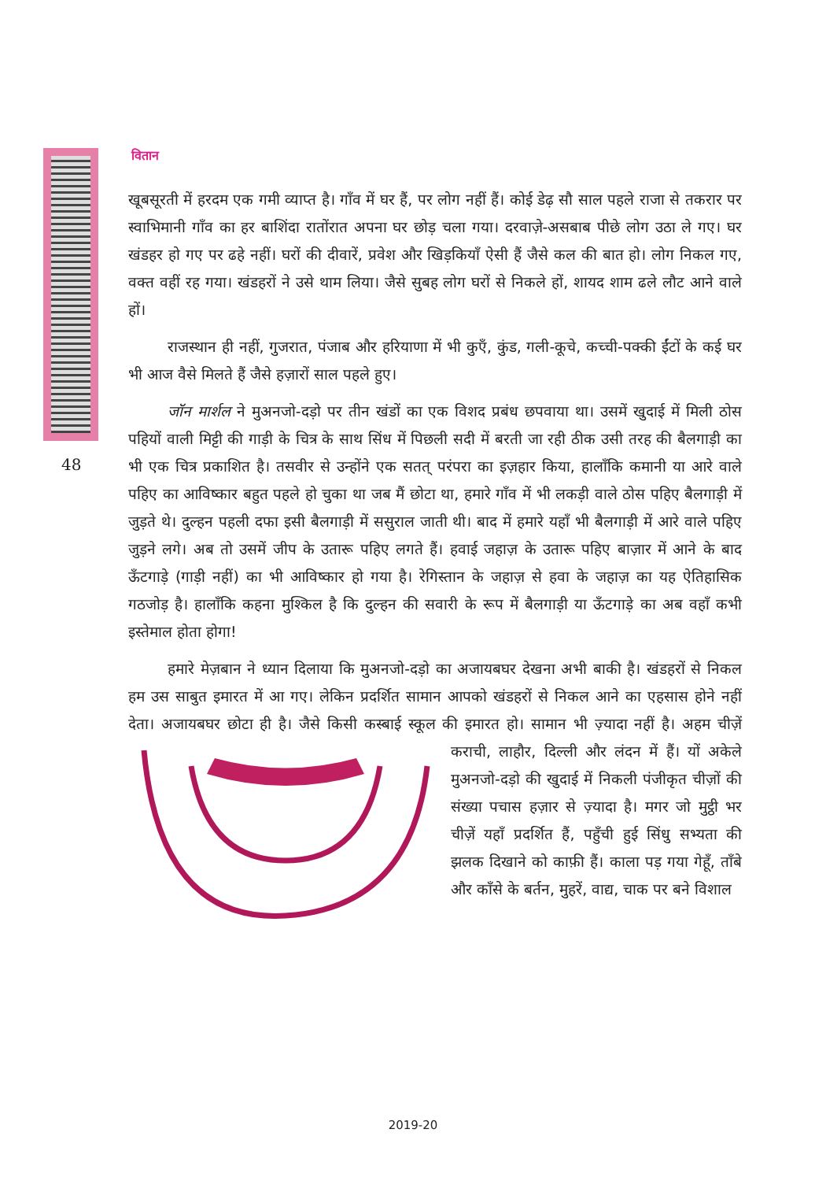वितान
48
खूबसूरती में हरदम एक गमी व्याप्त है। गाँव में घर हैं, पर लोग नहीं हैं। कोई डेढ़ सौ साल पहले राजा से तकरार पर स्वाभिमानी गाँव का हर बाशिंदा रातोंरात अपना घर छोड़ चला गया। दरवाज़े-असबाब पीछे लोग उठा ले गए। घर खंडहर हो गए पर ढहे नहीं। घरों की दीवारें, प्रवेश और खिड़कियाँ ऐसी हैं जैसे कल की बात हो। लोग निकल गए, वक्त वहीं रह गया। खंडहरों ने उसे थाम लिया। जैसे सुबह लोग घरों से निकले हों, शायद शाम ढले लौट आने वाले हों।
राजस्थान ही नहीं, गुजरात, पंजाब और हरियाणा में भी कुएँ, कुंड, गली-कूचे, कच्ची-पक्की ईंटों के कई घर भी आज वैसे मिलते हैं जैसे हज़ारों साल पहले हुए।
जॉन मार्शल ने मुअनजो-दड़ो पर तीन खंडों का एक विशद प्रबंध छपवाया था। उसमें खुदाई में मिली ठोस पहियों वाली मिट्टी की गाड़ी के चित्र के साथ सिंध में पिछली सदी में बरती जा रही ठीक उसी तरह की बैलगाड़ी का भी एक चित्र प्रकाशित है। तसवीर से उन्होंने एक सतत् परंपरा का इज़हार किया, हालाँकि कमानी या आरे वाले पहिए का आविष्कार बहुत पहले हो चुका था जब मैं छोटा था, हमारे गाँव में भी लकड़ी वाले ठोस पहिए बैलगाड़ी में जुड़ते थे। दुल्हन पहली दफा इसी बैलगाड़ी में ससुराल जाती थी। बाद में हमारे यहाँ भी बैलगाड़ी में आरे वाले पहिए जुड़ने लगे। अब तो उसमें जीप के उतारू पहिए लगते हैं। हवाई जहाज़ के उतारू पहिए बाज़ार में आने के बाद ऊँटगाड़े (गाड़ी नहीं) का भी आविष्कार हो गया है। रेगिस्तान के जहाज़ से हवा के जहाज़ का यह ऐतिहासिक गठजोड़ है। हालाँकि कहना मुश्किल है कि दुल्हन की सवारी के रूप में बैलगाड़ी या ऊँटगाड़े का अब वहाँ कभी इस्तेमाल होता होगा!
हमारे मेज़बान ने ध्यान दिलाया कि मुअनजो-दड़ो का अजायबघर देखना अभी बाकी है। खंडहरों से निकल हम उस साबुत इमारत में आ गए। लेकिन प्रदर्शित सामान आपको खंडहरों से निकल आने का एहसास होने नहीं देता। अजायबघर छोटा ही है। जैसे किसी कस्बाई स्कूल की इमारत हो। सामान भी ज़्यादा नहीं है। अहम चीज़ें कराची, लाहौर, दिल्ली और लंदन में हैं। यों अकेले मुअनजो-दड़ो की खुदाई में निकली पंजीकृत चीज़ों की संख्या पचास हज़ार से ज़्यादा है। मगर जो मुट्ठी भर चीज़ें यहाँ प्रदर्शित हैं, पहुँची हुई सिंधु सभ्यता की झलक दिखाने को काफ़ी हैं। काला पड़ गया गेहूँ, ताँबे और काँसे के बर्तन, मुहरें, वाद्य, चाक पर बने विशाल
2019-20